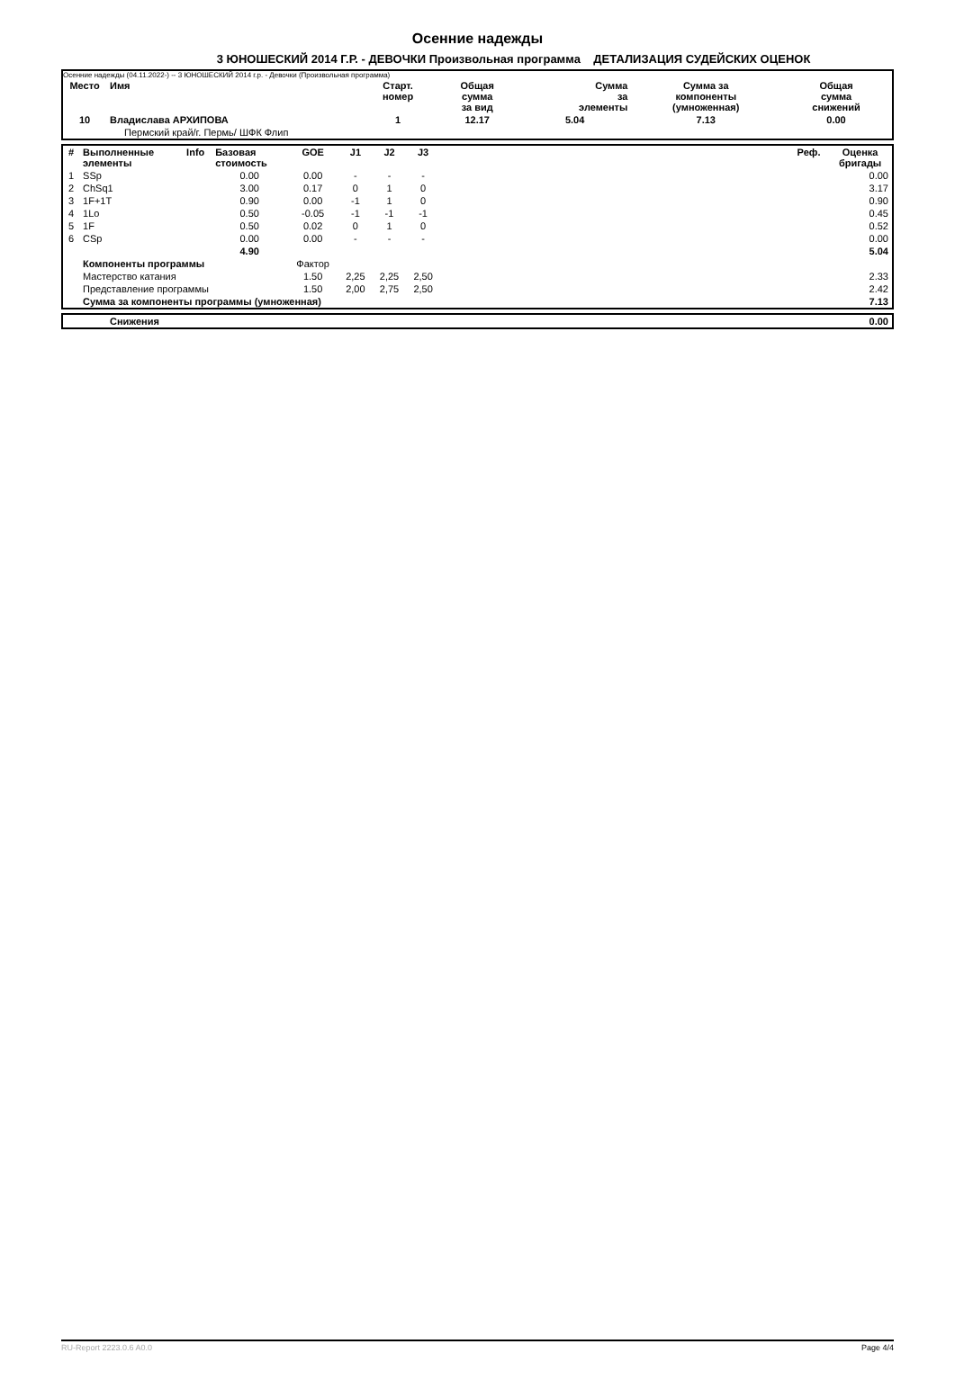Осенние надежды
3 ЮНОШЕСКИЙ 2014 Г.Р. - ДЕВОЧКИ Произвольная программа ДЕТАЛИЗАЦИЯ СУДЕЙСКИХ ОЦЕНОК
Осенние надежды (04.11.2022-) -- 3 ЮНОШЕСКИЙ 2014 г.р. - Девочки (Произвольная программа)
| Место | Имя | Старт. номер | Общая сумма за вид | Сумма за элементы | Сумма за компоненты (умноженная) | Общая сумма снижений |
| --- | --- | --- | --- | --- | --- | --- |
| 10 | Владислава АРХИПОВА | 1 | 12.17 | 5.04 | 7.13 | 0.00 |
| | Пермский край/г. Пермь/ ШФК Флип | | | | | |
| # | Выполненные элементы | Info | Базовая стоимость | GOE | J1 | J2 | J3 | | Реф. | Оценка бригады |
| --- | --- | --- | --- | --- | --- | --- | --- | --- | --- | --- |
| 1 | SSp | | 0.00 | 0.00 | - | - | - | | | 0.00 |
| 2 | ChSq1 | | 3.00 | 0.17 | 0 | 1 | 0 | | | 3.17 |
| 3 | 1F+1T | | 0.90 | 0.00 | -1 | 1 | 0 | | | 0.90 |
| 4 | 1Lo | | 0.50 | -0.05 | -1 | -1 | -1 | | | 0.45 |
| 5 | 1F | | 0.50 | 0.02 | 0 | 1 | 0 | | | 0.52 |
| 6 | CSp | | 0.00 | 0.00 | - | - | - | | | 0.00 |
| | | | 4.90 | | | | | | | 5.04 |
| | Компоненты программы | | | Фактор | | | | | | |
| | Мастерство катания | | | 1.50 | 2,25 | 2,25 | 2,50 | | | 2.33 |
| | Представление программы | | | 1.50 | 2,00 | 2,75 | 2,50 | | | 2.42 |
| | Сумма за компоненты программы (умноженная) | | | | | | | | | 7.13 |
| | Снижения | 0.00 |
RU-Report 2223.0.6 A0.0 Page 4/4